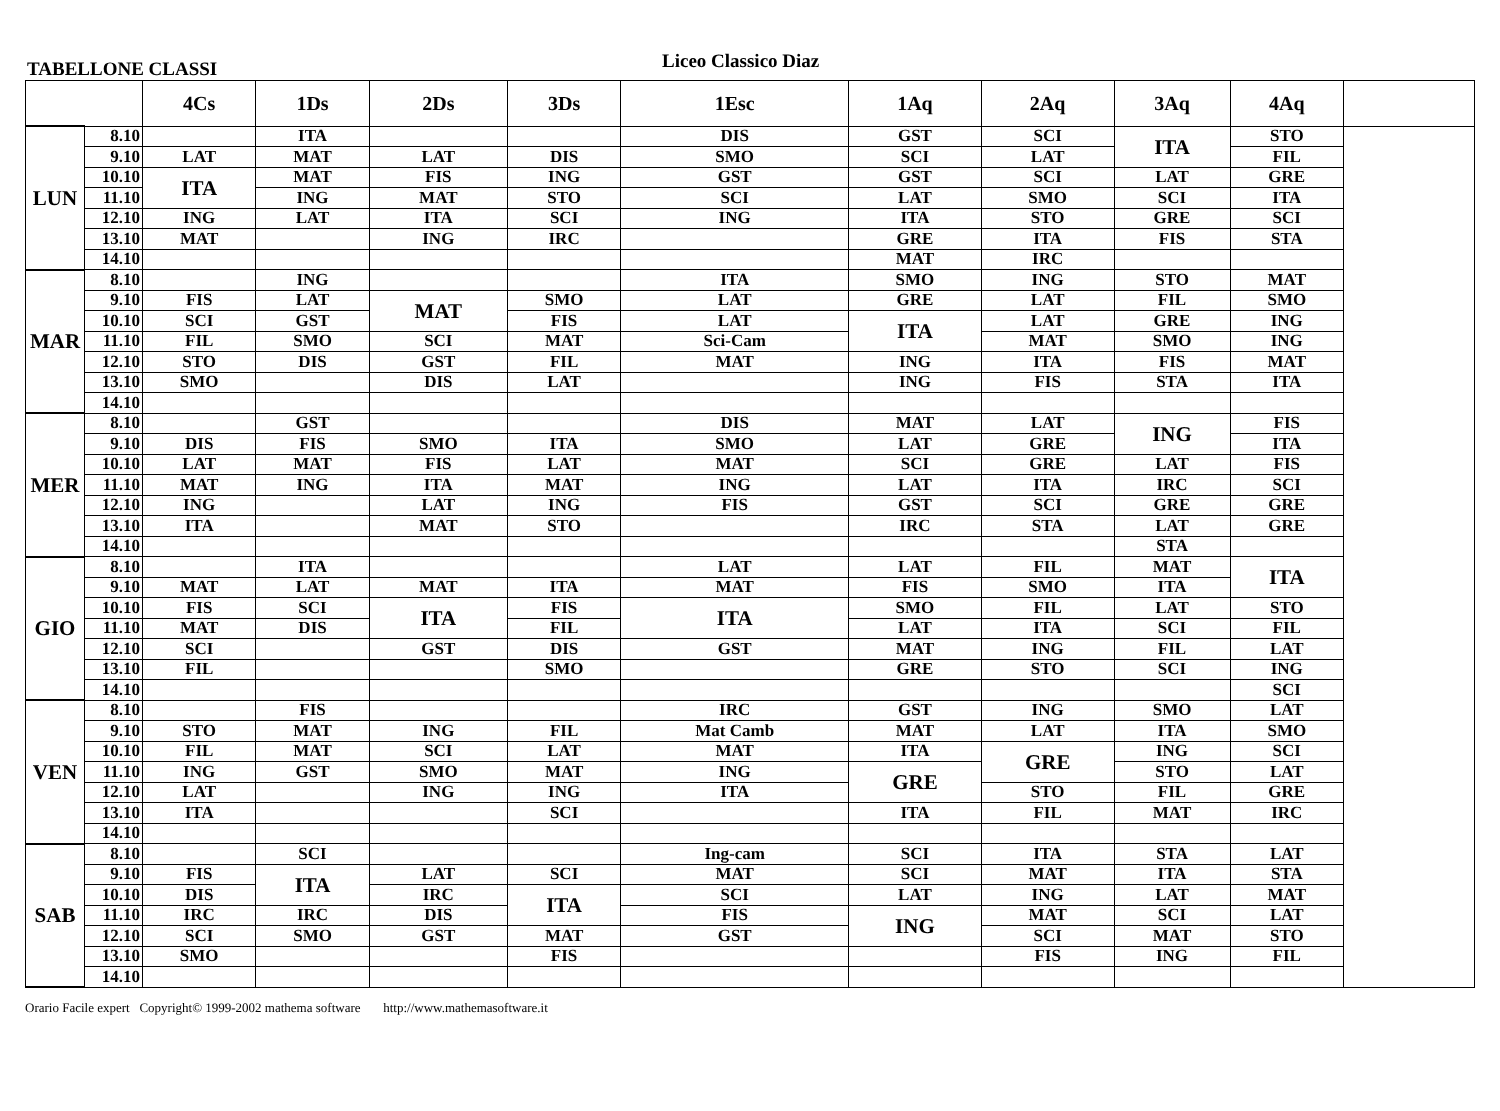TABELLONE CLASSI
Liceo Classico Diaz
| | | 4Cs | 1Ds | 2Ds | 3Ds | 1Esc | 1Aq | 2Aq | 3Aq | 4Aq | |
| --- | --- | --- | --- | --- | --- | --- | --- | --- | --- | --- | --- |
| LUN | 8.10 | | ITA | | | DIS | GST | SCI | ITA | STO | |
| | 9.10 | LAT | MAT | LAT | DIS | SMO | SCI | LAT | | FIL | |
| | 10.10 | ITA | MAT | FIS | ING | GST | GST | SCI | LAT | GRE | |
| | 11.10 | | ING | MAT | STO | SCI | LAT | SMO | SCI | ITA | |
| | 12.10 | ING | LAT | ITA | SCI | ING | ITA | STO | GRE | SCI | |
| | 13.10 | MAT | | ING | IRC | | GRE | ITA | FIS | STA | |
| | 14.10 | | | | | | MAT | IRC | | | |
| MAR | 8.10 | | ING | | | ITA | SMO | ING | STO | MAT | |
| | 9.10 | FIS | LAT | MAT | SMO | LAT | GRE | LAT | FIL | SMO | |
| | 10.10 | SCI | GST | | FIS | LAT | ITA | LAT | GRE | ING | |
| | 11.10 | FIL | SMO | SCI | MAT | Sci-Cam | | MAT | SMO | ING | |
| | 12.10 | STO | DIS | GST | FIL | MAT | ING | ITA | FIS | MAT | |
| | 13.10 | SMO | | DIS | LAT | | ING | FIS | STA | ITA | |
| | 14.10 | | | | | | | | | | |
| MER | 8.10 | | GST | | | DIS | MAT | LAT | ING | FIS | |
| | 9.10 | DIS | FIS | SMO | ITA | SMO | LAT | GRE | | ITA | |
| | 10.10 | LAT | MAT | FIS | LAT | MAT | SCI | GRE | LAT | FIS | |
| | 11.10 | MAT | ING | ITA | MAT | ING | LAT | ITA | IRC | SCI | |
| | 12.10 | ING | | LAT | ING | FIS | GST | SCI | GRE | GRE | |
| | 13.10 | ITA | | MAT | STO | | IRC | STA | LAT | GRE | |
| | 14.10 | | | | | | | | STA | | |
| GIO | 8.10 | | ITA | | | LAT | LAT | FIL | MAT | ITA | |
| | 9.10 | MAT | LAT | MAT | ITA | MAT | FIS | SMO | ITA | | |
| | 10.10 | FIS | SCI | ITA | FIS | ITA | SMO | FIL | LAT | STO | |
| | 11.10 | MAT | DIS | | FIL | | LAT | ITA | SCI | FIL | |
| | 12.10 | SCI | | GST | DIS | GST | MAT | ING | FIL | LAT | |
| | 13.10 | FIL | | | SMO | | GRE | STO | SCI | ING | |
| | 14.10 | | | | | | | | | SCI | |
| VEN | 8.10 | | FIS | | | IRC | GST | ING | SMO | LAT | |
| | 9.10 | STO | MAT | ING | FIL | Mat Camb | MAT | LAT | ITA | SMO | |
| | 10.10 | FIL | MAT | SCI | LAT | MAT | ITA | GRE | ING | SCI | |
| | 11.10 | ING | GST | SMO | MAT | ING | GRE | | STO | LAT | |
| | 12.10 | LAT | | ING | ING | ITA | | STO | FIL | GRE | |
| | 13.10 | ITA | | | SCI | | ITA | FIL | MAT | IRC | |
| | 14.10 | | | | | | | | | | |
| SAB | 8.10 | | SCI | | | Ing-cam | SCI | ITA | STA | LAT | |
| | 9.10 | FIS | ITA | LAT | SCI | MAT | SCI | MAT | ITA | STA | |
| | 10.10 | DIS | | IRC | ITA | SCI | LAT | ING | LAT | MAT | |
| | 11.10 | IRC | IRC | DIS | | FIS | ING | MAT | SCI | LAT | |
| | 12.10 | SCI | SMO | GST | MAT | GST | | SCI | MAT | STO | |
| | 13.10 | SMO | | | FIS | | | FIS | ING | FIL | |
| | 14.10 | | | | | | | | | | |
Orario Facile expert Copyright© 1999-2002 mathema software http://www.mathemasoftware.it